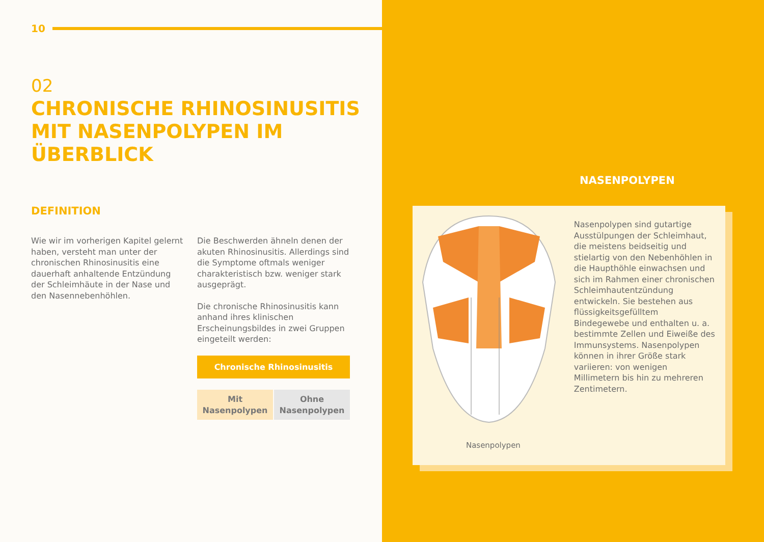10
02
CHRONISCHE RHINOSINUSITIS MIT NASENPOLYPEN IM ÜBERBLICK
DEFINITION
Wie wir im vorherigen Kapitel gelernt haben, versteht man unter der chronischen Rhinosinusitis eine dauerhaft anhaltende Entzündung der Schleimhäute in der Nase und den Nasennebenhöhlen.
Die Beschwerden ähneln denen der akuten Rhinosinusitis. Allerdings sind die Symptome oftmals weniger charakteristisch bzw. weniger stark ausgeprägt.
Die chronische Rhinosinusitis kann anhand ihres klinischen Erscheinungsbildes in zwei Gruppen eingeteilt werden:
Chronische Rhinosinusitis
Mit
Nasenpolypen
Ohne
Nasenpolypen
NASENPOLYPEN
Nasenpolypen
Nasenpolypen sind gutartige Ausstülpungen der Schleimhaut, die meistens beidseitig und stielartig von den Nebenhöhlen in die Haupthöhle einwachsen und sich im Rahmen einer chronischen Schleimhautentzündung entwickeln. Sie bestehen aus flüssigkeitsgefülltem Bindegewebe und enthalten u. a. bestimmte Zellen und Eiweiße des Immunsystems. Nasenpolypen können in ihrer Größe stark variieren: von wenigen Millimetern bis hin zu mehreren Zentimetern.